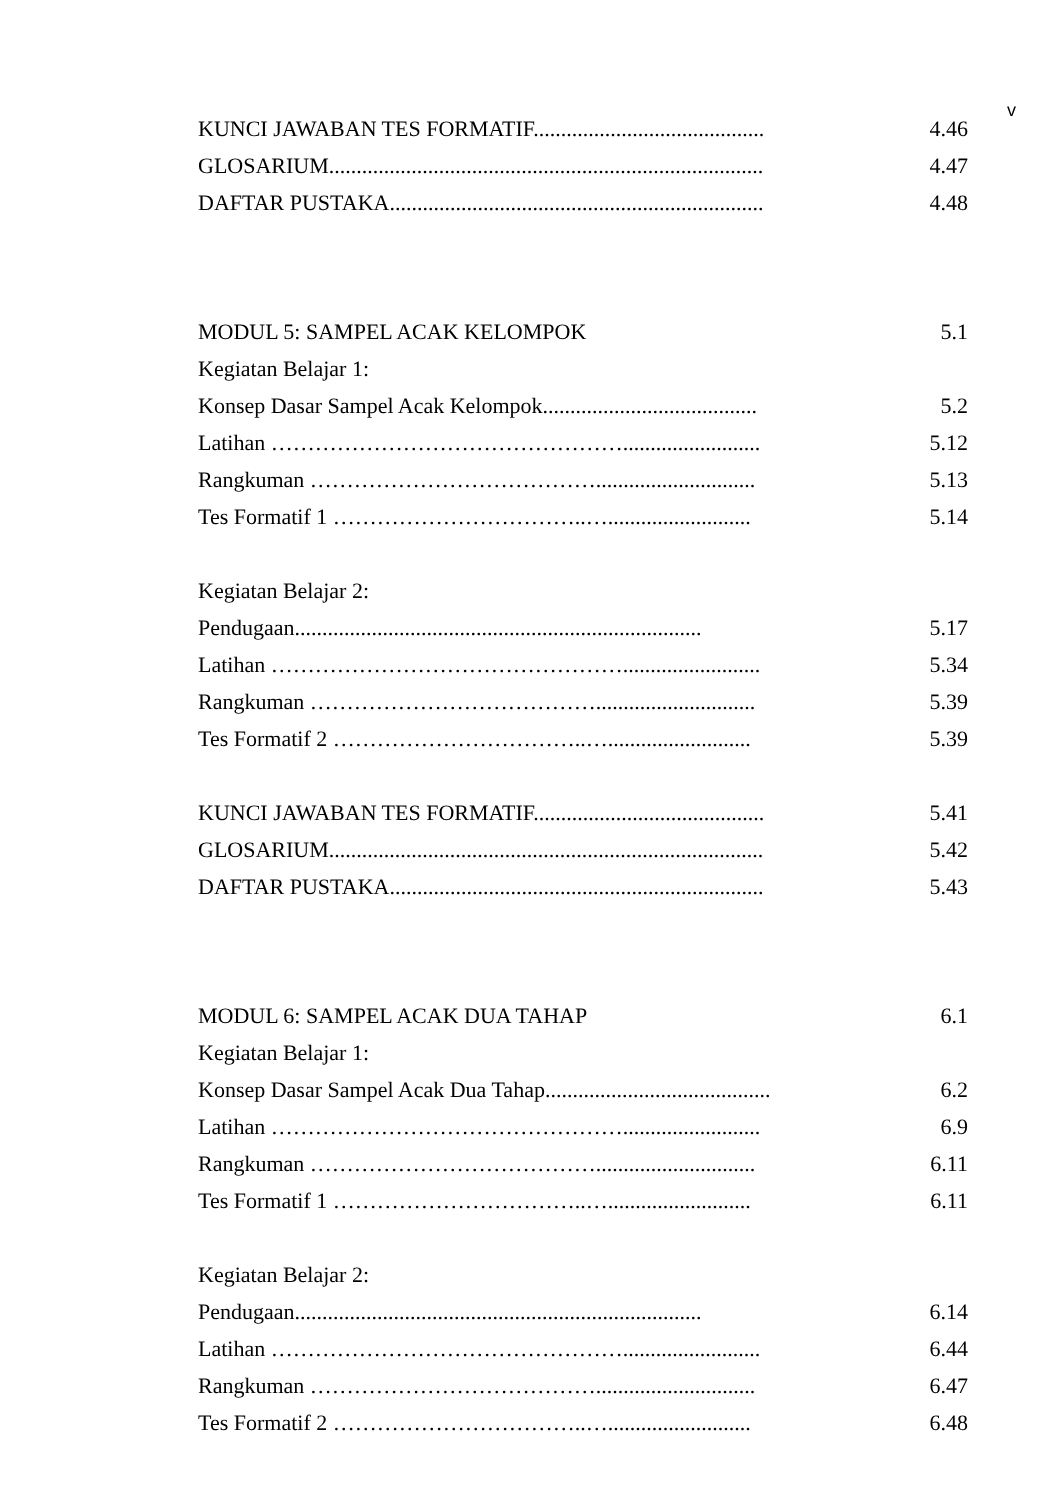v
KUNCI JAWABAN TES FORMATIF.......................................... 4.46
GLOSARIUM............................................................................... 4.47
DAFTAR PUSTAKA.................................................................... 4.48
MODUL 5: SAMPEL ACAK KELOMPOK 5.1
Kegiatan Belajar 1:
Konsep Dasar Sampel Acak Kelompok....................................... 5.2
Latihan …………………………………………......................... 5.12
Rangkuman …………………………………............................. 5.13
Tes Formatif 1 ……………………………..….......................... 5.14
Kegiatan Belajar 2:
Pendugaan.......................................................................... 5.17
Latihan …………………………………………......................... 5.34
Rangkuman …………………………………............................. 5.39
Tes Formatif 2 ……………………………..….......................... 5.39
KUNCI JAWABAN TES FORMATIF.......................................... 5.41
GLOSARIUM............................................................................... 5.42
DAFTAR PUSTAKA.................................................................... 5.43
MODUL 6: SAMPEL ACAK DUA TAHAP 6.1
Kegiatan Belajar 1:
Konsep Dasar Sampel Acak Dua Tahap......................................... 6.2
Latihan …………………………………………......................... 6.9
Rangkuman …………………………………............................. 6.11
Tes Formatif 1 ……………………………..….......................... 6.11
Kegiatan Belajar 2:
Pendugaan.......................................................................... 6.14
Latihan …………………………………………......................... 6.44
Rangkuman …………………………………............................. 6.47
Tes Formatif 2 ……………………………..….......................... 6.48